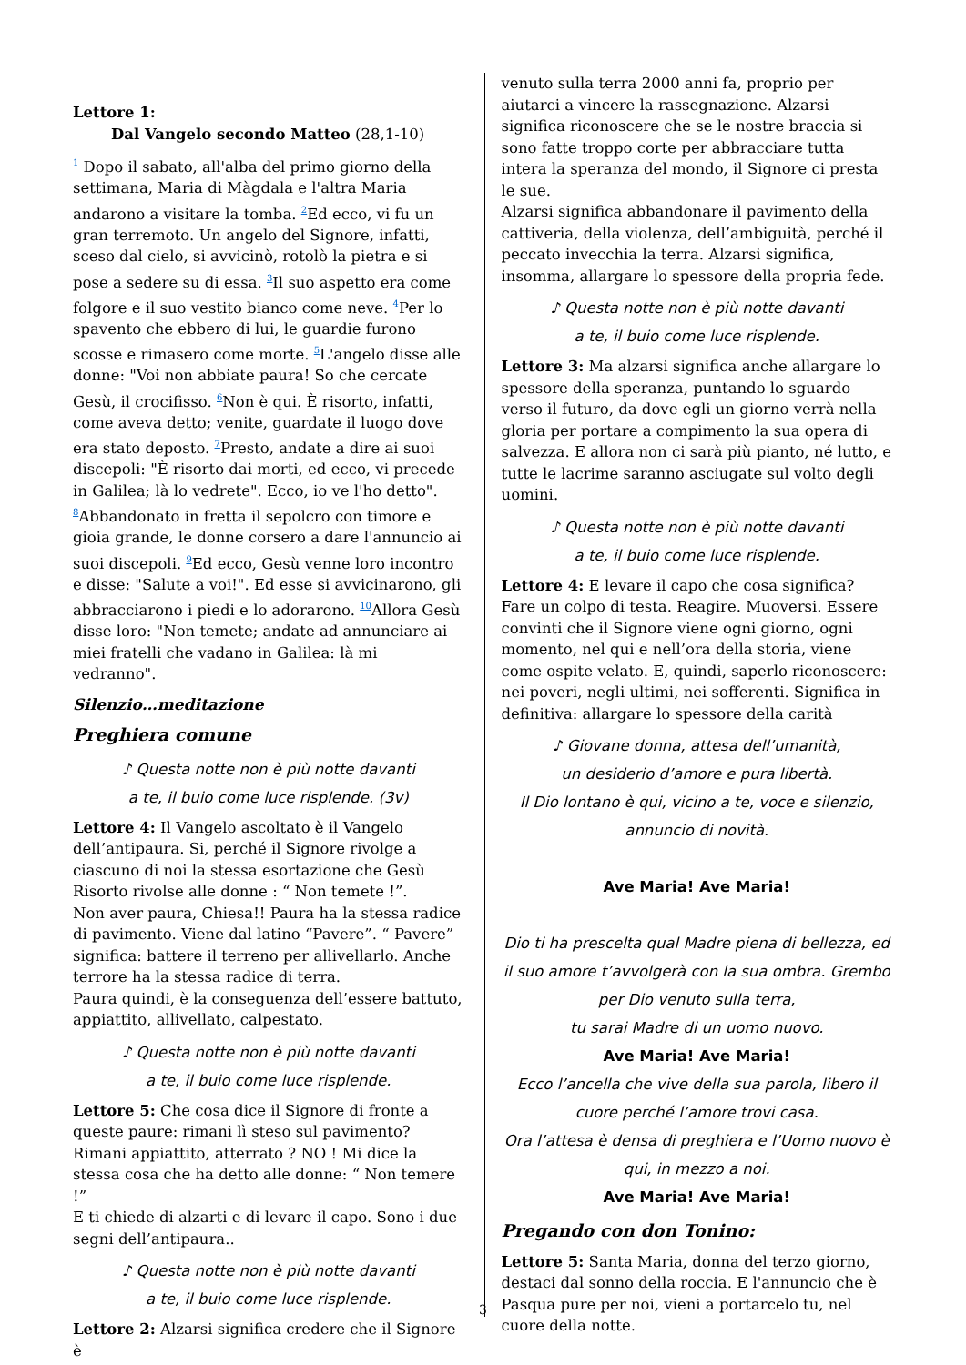Lettore 1:
Dal Vangelo secondo Matteo (28,1-10)
<sup>1</sup> Dopo il sabato, all'alba del primo giorno della settimana, Maria di Màgdala e l'altra Maria andarono a visitare la tomba. <sup>2</sup>Ed ecco, vi fu un gran terremoto. Un angelo del Signore, infatti, sceso dal cielo, si avvicinò, rotolò la pietra e si pose a sedere su di essa. <sup>3</sup>Il suo aspetto era come folgore e il suo vestito bianco come neve. <sup>4</sup>Per lo spavento che ebbero di lui, le guardie furono scosse e rimasero come morte. <sup>5</sup>L'angelo disse alle donne: "Voi non abbiate paura! So che cercate Gesù, il crocifisso. <sup>6</sup>Non è qui. È risorto, infatti, come aveva detto; venite, guardate il luogo dove era stato deposto. <sup>7</sup>Presto, andate a dire ai suoi discepoli: "È risorto dai morti, ed ecco, vi precede in Galilea; là lo vedrete". Ecco, io ve l'ho detto".
<sup>8</sup> Abbandonato in fretta il sepolcro con timore e gioia grande, le donne corsero a dare l'annuncio ai suoi discepoli. <sup>9</sup>Ed ecco, Gesù venne loro incontro e disse: "Salute a voi!". Ed esse si avvicinarono, gli abbracciarono i piedi e lo adorarono. <sup>10</sup>Allora Gesù disse loro: "Non temete; andate ad annunciare ai miei fratelli che vadano in Galilea: là mi vedranno".
Silenzio…meditazione
Preghiera comune
♪ Questa notte non è più notte davanti
a te, il buio come luce risplende. (3v)
Lettore 4: Il Vangelo ascoltato è il Vangelo dell’antipaura. Si, perché il Signore rivolge a ciascuno di noi la stessa esortazione che Gesù Risorto rivolse alle donne : “ Non temete !”.
Non aver paura, Chiesa!! Paura ha la stessa radice di pavimento. Viene dal latino “Pavere”. “ Pavere” significa: battere il terreno per allivellarlo. Anche terrore ha la stessa radice di terra.
Paura quindi, è la conseguenza dell’essere battuto, appiattito, allivellato, calpestato.
♪ Questa notte non è più notte davanti
a te, il buio come luce risplende.
Lettore 5: Che cosa dice il Signore di fronte a queste paure: rimani lì steso sul pavimento? Rimani appiattito, atterrato ? NO ! Mi dice la stessa cosa che ha detto alle donne: “ Non temere !”
E ti chiede di alzarti e di levare il capo. Sono i due segni dell’antipaura..
♪ Questa notte non è più notte davanti
a te, il buio come luce risplende.
Lettore 2: Alzarsi significa credere che il Signore è
venuto sulla terra 2000 anni fa, proprio per aiutarci a vincere la rassegnazione. Alzarsi significa riconoscere che se le nostre braccia si sono fatte troppo corte per abbracciare tutta intera la speranza del mondo, il Signore ci presta le sue.
Alzarsi significa abbandonare il pavimento della cattiveria, della violenza, dell’ambiguità, perché il peccato invecchia la terra. Alzarsi significa, insomma, allargare lo spessore della propria fede.
♪ Questa notte non è più notte davanti
a te, il buio come luce risplende.
Lettore 3: Ma alzarsi significa anche allargare lo spessore della speranza, puntando lo sguardo verso il futuro, da dove egli un giorno verrà nella gloria per portare a compimento la sua opera di salvezza. E allora non ci sarà più pianto, né lutto, e tutte le lacrime saranno asciugate sul volto degli uomini.
♪ Questa notte non è più notte davanti
a te, il buio come luce risplende.
Lettore 4: E levare il capo che cosa significa? Fare un colpo di testa. Reagire. Muoversi. Essere convinti che il Signore viene ogni giorno, ogni momento, nel qui e nell’ora della storia, viene come ospite velato. E, quindi, saperlo riconoscere: nei poveri, negli ultimi, nei sofferenti. Significa in definitiva: allargare lo spessore della carità
♪ Giovane donna, attesa dell’umanità,
un desiderio d’amore e pura libertà.
Il Dio lontano è qui, vicino a te, voce e silenzio,
annuncio di novità.
Ave Maria! Ave Maria!
Dio ti ha prescelta qual Madre piena di bellezza, ed il suo amore t’avvolgerà con la sua ombra. Grembo per Dio venuto sulla terra,
tu sarai Madre di un uomo nuovo.
Ave Maria! Ave Maria!
Ecco l’ancella che vive della sua parola, libero il cuore perché l’amore trovi casa.
Ora l’attesa è densa di preghiera e l’Uomo nuovo è qui, in mezzo a noi.
Ave Maria! Ave Maria!
Pregando con don Tonino:
Lettore 5: Santa Maria, donna del terzo giorno, destaci dal sonno della roccia. E l'annuncio che è Pasqua pure per noi, vieni a portarcelo tu, nel cuore della notte.
3